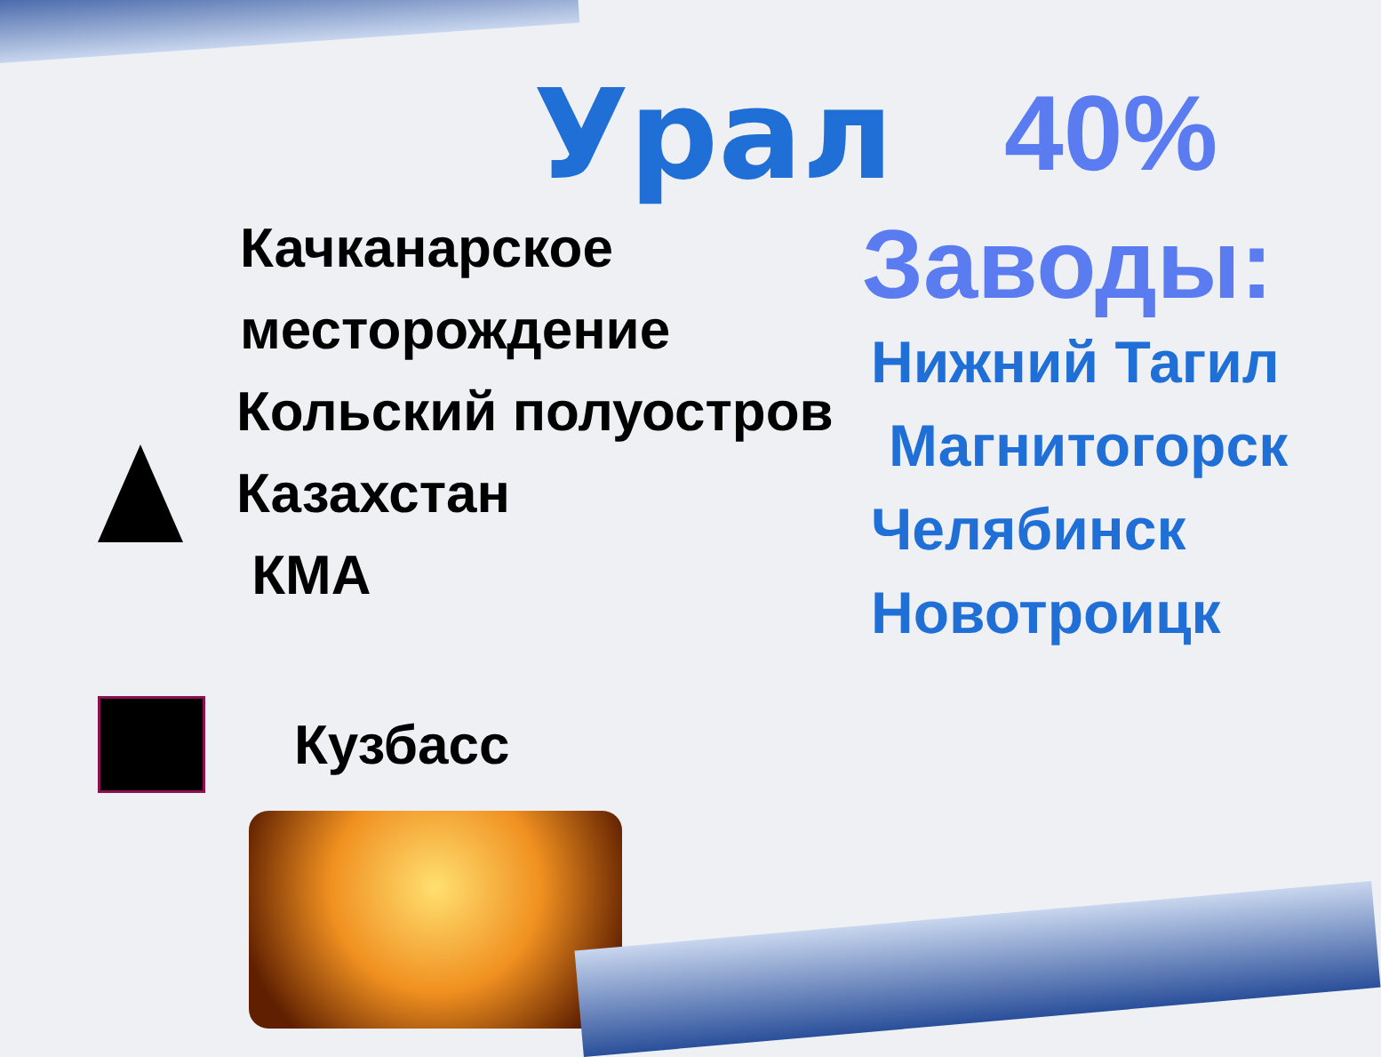Урал
40%
Качканарское месторождение
Кольский полуостров
Казахстан
КМА
Кузбасс
Заводы:
Нижний Тагил
Магнитогорск
Челябинск
Новотроицк